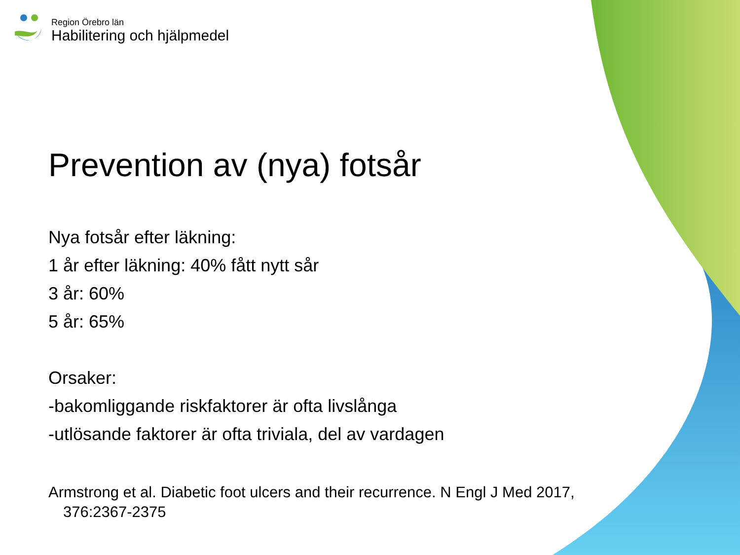Region Örebro län
Habilitering och hjälpmedel
Prevention av (nya) fotsår
Nya fotsår efter läkning:
1 år efter läkning: 40% fått nytt sår
3 år: 60%
5 år: 65%
Orsaker:
-bakomliggande riskfaktorer är ofta livslånga
-utlösande faktorer är ofta triviala, del av vardagen
Armstrong et al. Diabetic foot ulcers and their recurrence. N Engl J Med 2017, 376:2367-2375